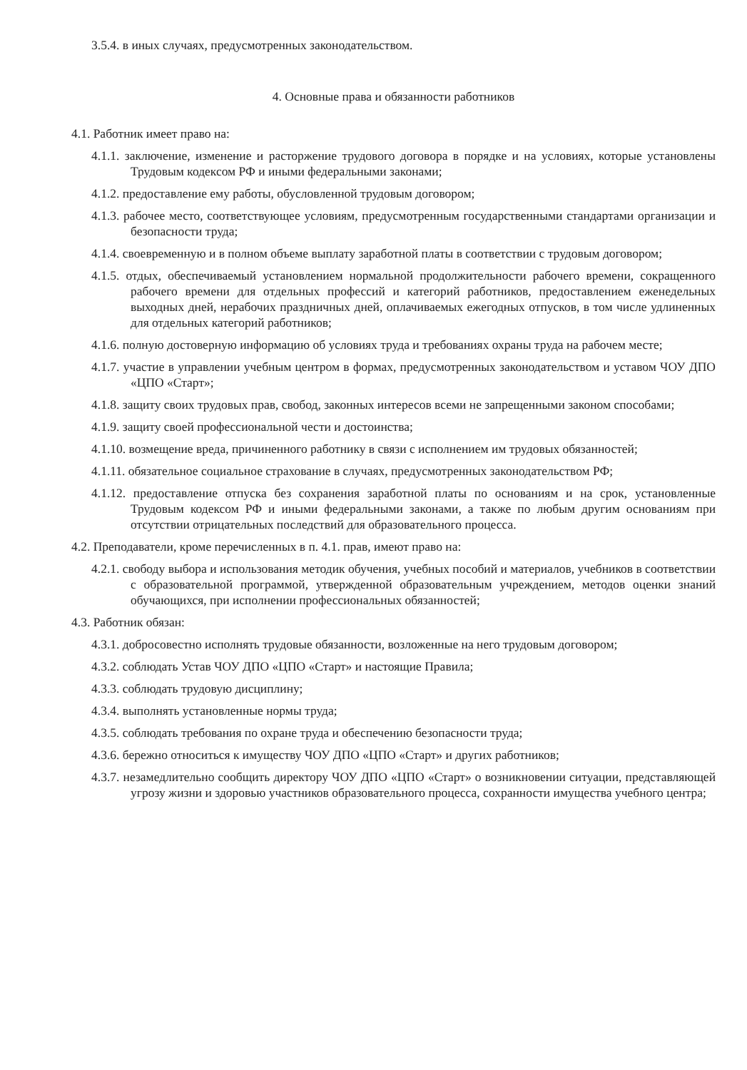3.5.4. в иных случаях, предусмотренных законодательством.
4. Основные права и обязанности работников
4.1. Работник имеет право на:
4.1.1. заключение, изменение и расторжение трудового договора в порядке и на условиях, которые установлены Трудовым кодексом РФ и иными федеральными законами;
4.1.2. предоставление ему работы, обусловленной трудовым договором;
4.1.3. рабочее место, соответствующее условиям, предусмотренным государственными стандартами организации и безопасности труда;
4.1.4. своевременную и в полном объеме выплату заработной платы в соответствии с трудовым договором;
4.1.5. отдых, обеспечиваемый установлением нормальной продолжительности рабочего времени, сокращенного рабочего времени для отдельных профессий и категорий работников, предоставлением еженедельных выходных дней, нерабочих праздничных дней, оплачиваемых ежегодных отпусков, в том числе удлиненных для отдельных категорий работников;
4.1.6. полную достоверную информацию об условиях труда и требованиях охраны труда на рабочем месте;
4.1.7. участие в управлении учебным центром в формах, предусмотренных законодательством и уставом ЧОУ ДПО «ЦПО «Старт»;
4.1.8. защиту своих трудовых прав, свобод, законных интересов всеми не запрещенными законом способами;
4.1.9. защиту своей профессиональной чести и достоинства;
4.1.10. возмещение вреда, причиненного работнику в связи с исполнением им трудовых обязанностей;
4.1.11. обязательное социальное страхование в случаях, предусмотренных законодательством РФ;
4.1.12. предоставление отпуска без сохранения заработной платы по основаниям и на срок, установленные Трудовым кодексом РФ и иными федеральными законами, а также по любым другим основаниям при отсутствии отрицательных последствий для образовательного процесса.
4.2. Преподаватели, кроме перечисленных в п. 4.1. прав, имеют право на:
4.2.1. свободу выбора и использования методик обучения, учебных пособий и материалов, учебников в соответствии с образовательной программой, утвержденной образовательным учреждением, методов оценки знаний обучающихся, при исполнении профессиональных обязанностей;
4.3. Работник обязан:
4.3.1. добросовестно исполнять трудовые обязанности, возложенные на него трудовым договором;
4.3.2. соблюдать Устав ЧОУ ДПО «ЦПО «Старт» и настоящие Правила;
4.3.3. соблюдать трудовую дисциплину;
4.3.4. выполнять установленные нормы труда;
4.3.5. соблюдать требования по охране труда и обеспечению безопасности труда;
4.3.6. бережно относиться к имуществу ЧОУ ДПО «ЦПО «Старт» и других работников;
4.3.7. незамедлительно сообщить директору ЧОУ ДПО «ЦПО «Старт» о возникновении ситуации, представляющей угрозу жизни и здоровью участников образовательного процесса, сохранности имущества учебного центра;